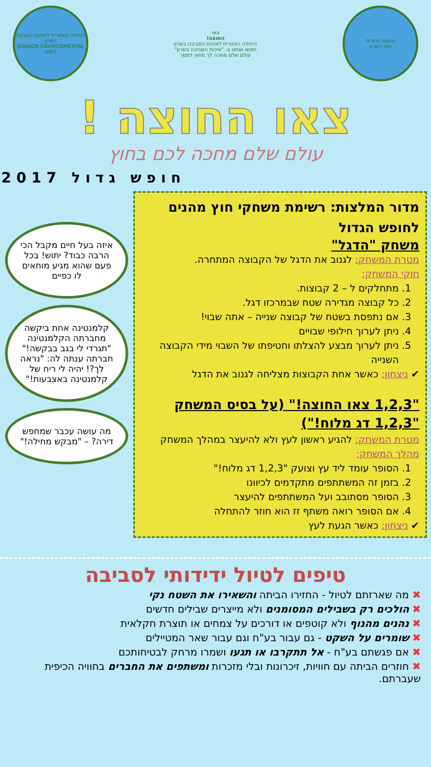מועצה אזורית
חוף השרון
צאו
החוצה!
היחידה האזורית לאיכות הסביבה בשרון
חפשו אותנו ב- "איכות הסביבה בשרון"
עולם שלם מחכה לך מחוץ למסך
היחידה האזורית לאיכות הסביבה בשרון
SHARON ENVIRONMENTAL UNIT
צאו החוצה !
עולם שלם מחכה לכם בחוץ
חופש גדול 2017
מדור המלצות: רשימת משחקי חוץ מהנים לחופש הגדול
משחק "הדגל"
מטרת המשחק: לגנוב את הדגל של הקבוצה המתחרה.
חוקי המשחק:
1. מתחלקים ל – 2 קבוצות.
2. כל קבוצה מגדירה שטח שבמרכזו דגל.
3. אם נתפסת בשטח של קבוצה שנייה – אתה שבוי!
4. ניתן לערוך חילופי שבויים
5. ניתן לערוך מבצע להצלתו וחטיפתו של השבוי מידי הקבוצה השנייה
✔ ניצחון: כאשר אחת הקבוצות מצליחה לגנוב את הדגל
"1,2,3 צאו החוצה!" (על בסיס המשחק "1,2,3 דג מלוח!")
מטרת המשחק: להגיע ראשון לעץ ולא להיעצר במהלך המשחק
מהלך המשחק:
1. הסופר עומד ליד עץ וצועק "1,2,3 דג מלוח!"
2. בזמן זה המשתתפים מתקדמים לכיוונו
3. הסופר מסתובב ועל המשתתפים להיעצר
4. אם הסופר רואה משתף זז הוא חוזר להתחלה
✔ ניצחון: כאשר הגעת לעץ
איזה בעל חיים מקבל הכי הרבה כבוד? יתוש! בכל פעם שהוא מגיע מוחאים לו כפיים
קלמנטינה אחת ביקשה מחברתה הקלמנטינה "תגרדי לי בגב בבקשה!" חברתה ענתה לה: "נראה לך?! יהיה לי ריח של קלמנטינה באצבעות!"
מה עושה עכבר שמחפש דירה? – "מבקש מחילה!"
טיפים לטיול ידידותי לסביבה
✖ מה שארזתם לטיול - החזירו הביתה והשאירו את השטח נקי
✖ הולכים רק בשבילים המסומנים ולא מייצרים שבילים חדשים
✖ נהנים מהנוף ולא קוטפים או דורכים על צמחים או תוצרת חקלאית
✖ שומרים על השקט - גם עבור בע"ח וגם עבור שאר המטיילים
✖ אם פגשתם בע"ח - אל תתקרבו או תגעו ושמרו מרחק לבטיחותכם
✖ חוזרים הביתה עם חוויות, זיכרונות ובלי מזכרות ומשתפים את החברים בחוויה הכיפית שעברתם.